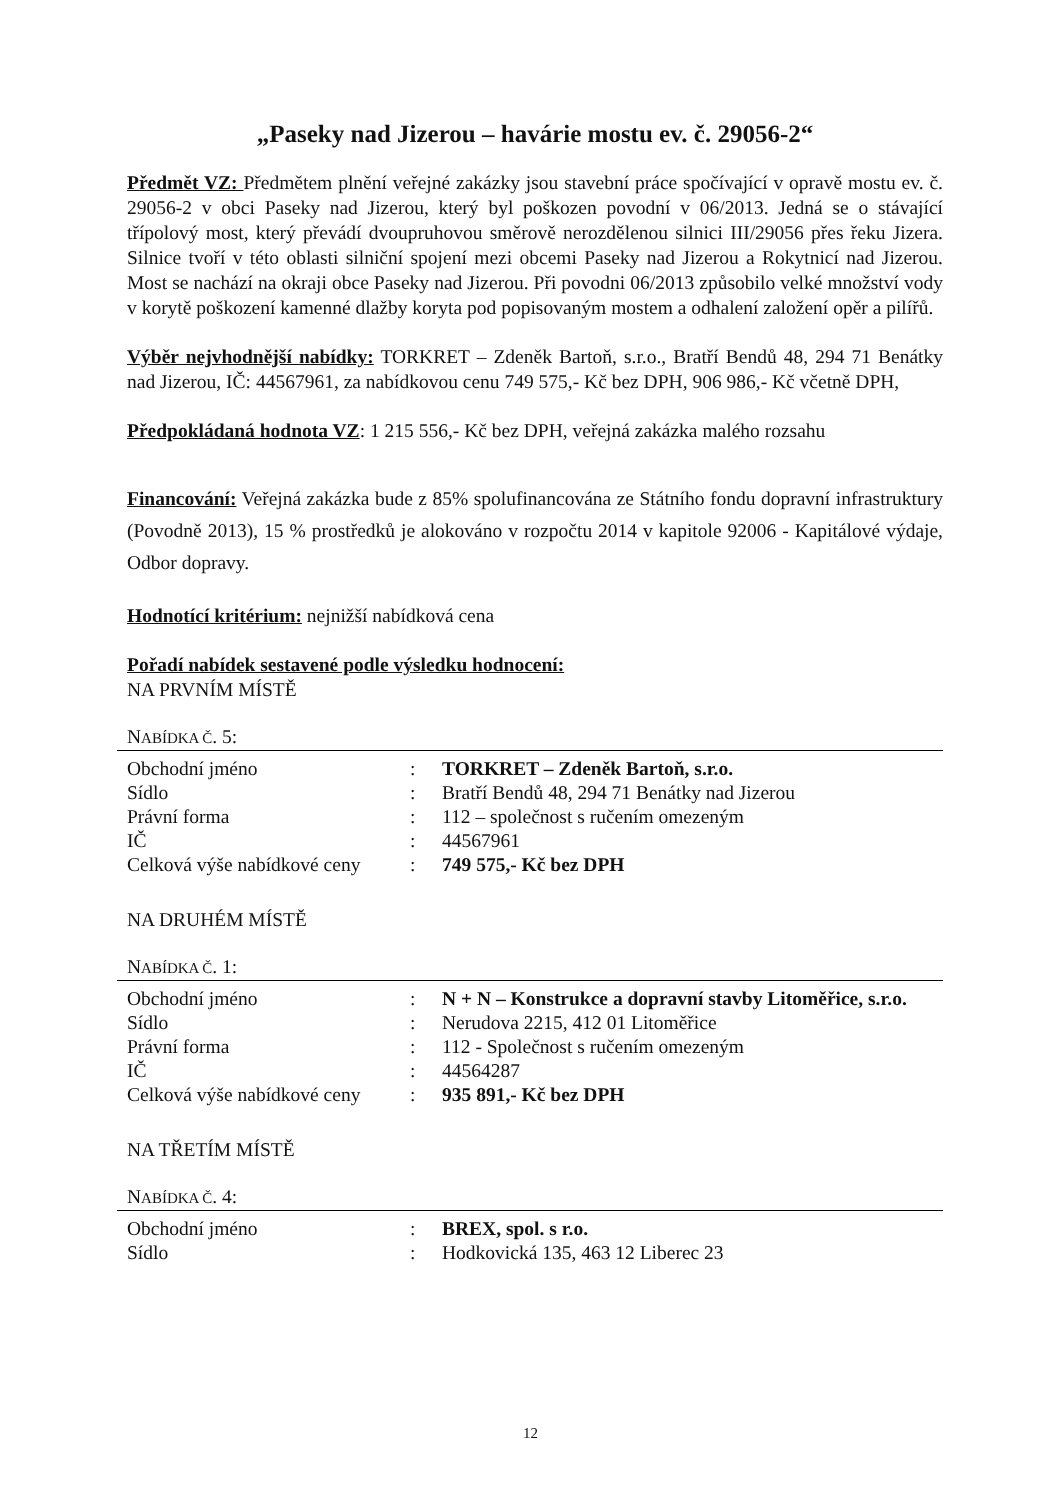„Paseky nad Jizerou – havárie mostu ev. č. 29056-2“
Předmět VZ: Předmětem plnění veřejné zakázky jsou stavební práce spočívající v opravě mostu ev. č. 29056-2 v obci Paseky nad Jizerou, který byl poškozen povodní v 06/2013. Jedná se o stávající třípolový most, který převádí dvoupruhovou směrově nerozdělenou silnici III/29056 přes řeku Jizera. Silnice tvoří v této oblasti silniční spojení mezi obcemi Paseky nad Jizerou a Rokytnicí nad Jizerou. Most se nachází na okraji obce Paseky nad Jizerou. Při povodni 06/2013 způsobilo velké množství vody v korytě poškození kamenné dlažby koryta pod popisovaným mostem a odhalení založení opěr a pilířů.
Výběr nejvhodnější nabídky: TORKRET – Zdeněk Bartoň, s.r.o., Bratří Bendů 48, 294 71 Benátky nad Jizerou, IČ: 44567961, za nabídkovou cenu 749 575,- Kč bez DPH, 906 986,- Kč včetně DPH,
Předpokládaná hodnota VZ: 1 215 556,- Kč bez DPH, veřejná zakázka malého rozsahu
Financování: Veřejná zakázka bude z 85% spolufinancována ze Státního fondu dopravní infrastruktury (Povodně 2013), 15 % prostředků je alokováno v rozpočtu 2014 v kapitole 92006 - Kapitálové výdaje, Odbor dopravy.
Hodnotící kritérium: nejnižší nabídková cena
Pořadí nabídek sestavené podle výsledku hodnocení:
NA PRVNÍM MÍSTĚ
NABÍDKA Č. 5:
| Obchodní jméno | : | TORKRET – Zdeněk Bartoň, s.r.o. |
| Sídlo | : | Bratří Bendů 48, 294 71 Benátky nad Jizerou |
| Právní forma | : | 112 – společnost s ručením omezeným |
| IČ | : | 44567961 |
| Celková výše nabídkové ceny | : | 749 575,- Kč bez DPH |
NA DRUHÉM MÍSTĚ
NABÍDKA Č. 1:
| Obchodní jméno | : | N + N – Konstrukce a dopravní stavby Litoměřice, s.r.o. |
| Sídlo | : | Nerudova 2215, 412 01 Litoměřice |
| Právní forma | : | 112 - Společnost s ručením omezeným |
| IČ | : | 44564287 |
| Celková výše nabídkové ceny | : | 935 891,- Kč bez DPH |
NA TŘETÍM MÍSTĚ
NABÍDKA Č. 4:
| Obchodní jméno | : | BREX, spol. s r.o. |
| Sídlo | : | Hodkovická 135, 463 12 Liberec 23 |
12